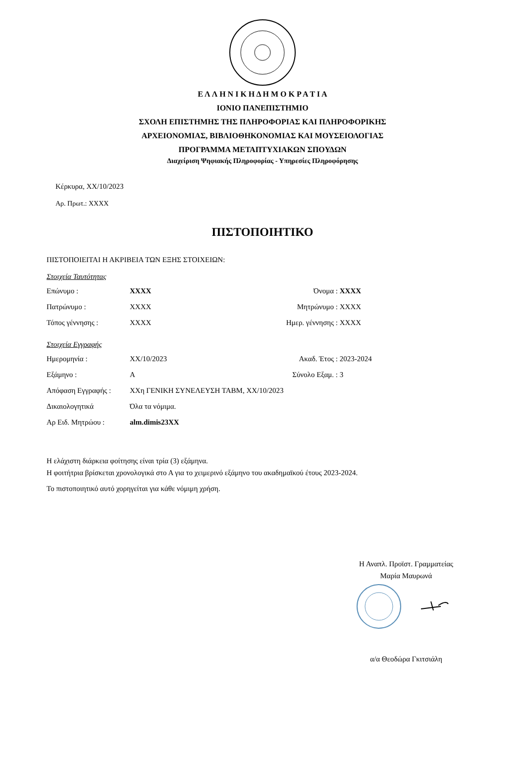Ε Λ Λ Η Ν Ι Κ Η Δ Η Μ Ο Κ Ρ Α Τ Ι Α
ΙΟΝΙΟ ΠΑΝΕΠΙΣΤΗΜΙΟ
ΣΧΟΛΗ ΕΠΙΣΤΗΜΗΣ ΤΗΣ ΠΛΗΡΟΦΟΡΙΑΣ ΚΑΙ ΠΛΗΡΟΦΟΡΙΚΗΣ
ΑΡΧΕΙΟΝΟΜΙΑΣ, ΒΙΒΛΙΟΘΗΚΟΝΟΜΙΑΣ ΚΑΙ ΜΟΥΣΕΙΟΛΟΓΙΑΣ
ΠΡΟΓΡΑΜΜΑ ΜΕΤΑΠΤΥΧΙΑΚΩΝ ΣΠΟΥΔΩΝ
Διαχείριση Ψηφιακής Πληροφορίας - Υπηρεσίες Πληροφόρησης
Κέρκυρα, XX/10/2023
Αρ. Πρωτ.: XXXX
ΠΙΣΤΟΠΟΙΗΤΙΚΟ
ΠΙΣΤΟΠΟΙΕΙΤΑΙ Η ΑΚΡΙΒΕΙΑ ΤΩΝ ΕΞΗΣ ΣΤΟΙΧΕΙΩΝ:
Στοιχεία Ταυτότητας
| Επώνυμο : | XXXX | Όνομα : | XXXX |
| Πατρώνυμο : | XXXX | Μητρώνυμο : | XXXX |
| Τόπος γέννησης : | XXXX | Ημερ. γέννησης : | XXXX |
Στοιχεία Εγγραφής
| Ημερομηνία : | XX/10/2023 | Ακαδ. Έτος : | 2023-2024 |
| Εξάμηνο : | Α | Σύνολο Εξαμ. : | 3 |
| Απόφαση Εγγραφής : | XXη ΓΕΝΙΚΗ ΣΥΝΕΛΕΥΣΗ ΤΑΒΜ, XX/10/2023 | | |
| Δικαιολογητικά | Όλα τα νόμιμα. | | |
| Αρ Ειδ. Μητρώου : | alm.dimis23XX | | |
Η ελάχιστη διάρκεια φοίτησης είναι τρία (3) εξάμηνα.
Η φοιτήτρια βρίσκεται χρονολογικά στο Α για το χειμερινό εξάμηνο του ακαδημαϊκού έτους 2023-2024.
Το πιστοποιητικό αυτό χορηγείται για κάθε νόμιμη χρήση.
Η Αναπλ. Προϊστ. Γραμματείας
Μαρία Μαυρωνά
α/α Θεοδώρα Γκιτσιάλη